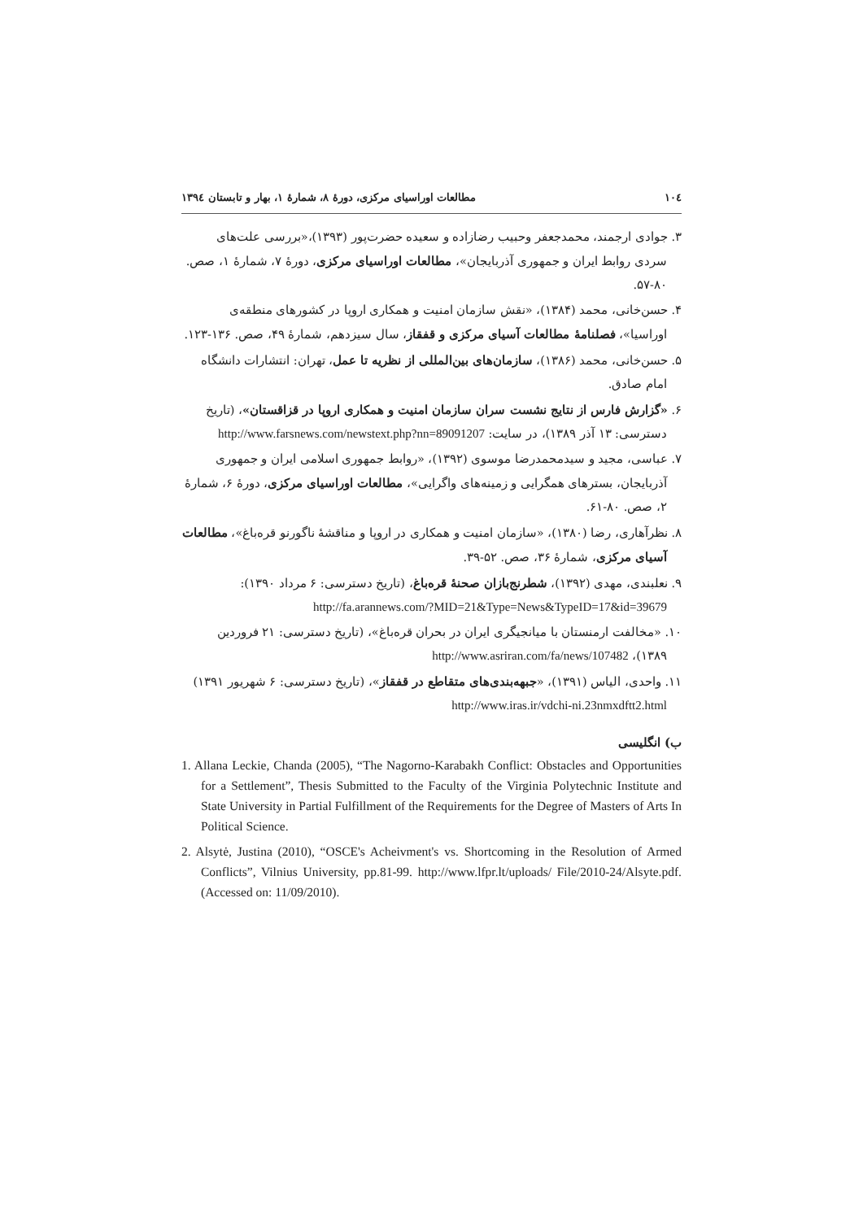۱۰٤ مطالعات اوراسیای مرکزی، دورهٔ ۸، شمارهٔ ۱، بهار و تابستان ۱۳۹٤
۳. جوادی ارجمند، محمدجعفر وحبیب رضازاده و سعیده حضرت‌پور (۱۳۹۳)،«بررسی علت‌های سردی روابط ایران و جمهوری آذربایجان»، مطالعات اوراسیای مرکزی، دورهٔ ۷، شمارهٔ ۱، صص. ۸۰-۵۷.
۴. حسن‌خانی، محمد (۱۳۸۴)، «نقش سازمان امنیت و همکاری اروپا در کشورهای منطقه‌ی اوراسیا»، فصلنامهٔ مطالعات آسیای مرکزی و قفقاز، سال سیزدهم، شمارهٔ ۴۹، صص. ۱۳۶-۱۲۳.
۵. حسن‌خانی، محمد (۱۳۸۶)، سازمان‌های بین‌المللی از نظریه تا عمل، تهران: انتشارات دانشگاه امام صادق.
۶. «گزارش فارس از نتایج نشست سران سازمان امنیت و همکاری اروپا در قزاقستان»، (تاریخ دسترسی: ۱۳ آذر ۱۳۸۹)، در سایت: http://www.farsnews.com/newstext.php?nn=89091207
۷. عباسی، مجید و سیدمحمدرضا موسوی (۱۳۹۲)، «روابط جمهوری اسلامی ایران و جمهوری آذربایجان، بسترهای همگرایی و زمینه‌های واگرایی»، مطالعات اوراسیای مرکزی، دورهٔ ۶، شمارهٔ ۲، صص. ۸۰-۶۱.
۸. نظرآهاری، رضا (۱۳۸۰)، «سازمان امنیت و همکاری در اروپا و مناقشهٔ ناگورنو قره‌باغ»، مطالعات آسیای مرکزی، شمارهٔ ۳۶، صص. ۵۲-۳۹.
۹. نعلبندی، مهدی (۱۳۹۲)، شطرنج‌بازان صحنهٔ قره‌باغ، (تاریخ دسترسی: ۶ مرداد ۱۳۹۰): http://fa.arannews.com/?MID=21&Type=News&TypeID=17&id=39679
۱۰. «مخالفت ارمنستان با میانجیگری ایران در بحران قره‌باغ»، (تاریخ دسترسی: ۲۱ فروردین ۱۳۸۹)، http://www.asriran.com/fa/news/107482
۱۱. واحدی، الیاس (۱۳۹۱)، «جبهه‌بندی‌های متقاطع در قفقاز»، (تاریخ دسترسی: ۶ شهریور ۱۳۹۱) http://www.iras.ir/vdchi-ni.23nmxdftt2.html
ب) انگلیسی
1. Allana Leckie, Chanda (2005), “The Nagorno-Karabakh Conflict: Obstacles and Opportunities for a Settlement”, Thesis Submitted to the Faculty of the Virginia Polytechnic Institute and State University in Partial Fulfillment of the Requirements for the Degree of Masters of Arts In Political Science.
2. Alsytė, Justina (2010), “OSCE's Acheivment's vs. Shortcoming in the Resolution of Armed Conflicts”, Vilnius University, pp.81-99. http://www.lfpr.lt/uploads/ File/2010-24/Alsyte.pdf. (Accessed on: 11/09/2010).